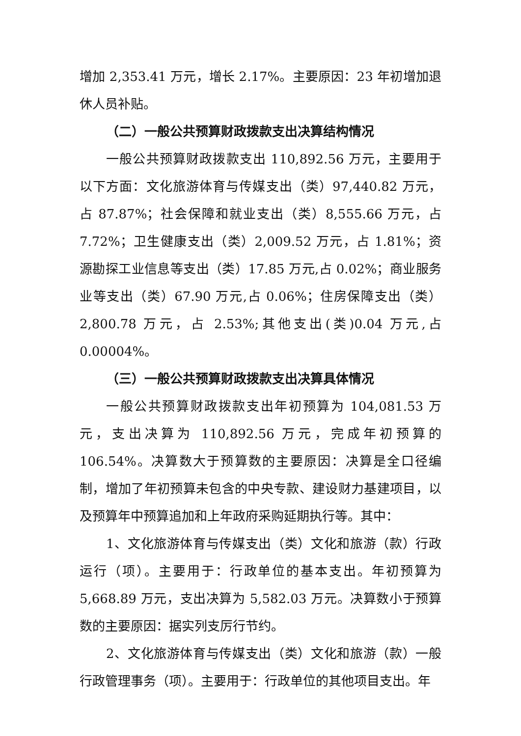增加 2,353.41 万元，增长 2.17%。主要原因：23 年初增加退休人员补贴。
（二）一般公共预算财政拨款支出决算结构情况
一般公共预算财政拨款支出 110,892.56 万元，主要用于以下方面：文化旅游体育与传媒支出（类）97,440.82 万元，占 87.87%；社会保障和就业支出（类）8,555.66 万元，占 7.72%；卫生健康支出（类）2,009.52 万元，占 1.81%；资源勘探工业信息等支出（类）17.85 万元,占 0.02%；商业服务业等支出（类）67.90 万元,占 0.06%；住房保障支出（类）2,800.78 万元，占 2.53%;其他支出(类)0.04 万元,占 0.00004%。
（三）一般公共预算财政拨款支出决算具体情况
一般公共预算财政拨款支出年初预算为 104,081.53 万元，支出决算为 110,892.56 万元，完成年初预算的 106.54%。决算数大于预算数的主要原因：决算是全口径编制，增加了年初预算未包含的中央专款、建设财力基建项目，以及预算年中预算追加和上年政府采购延期执行等。其中：
1、文化旅游体育与传媒支出（类）文化和旅游（款）行政运行（项）。主要用于：行政单位的基本支出。年初预算为 5,668.89 万元，支出决算为 5,582.03 万元。决算数小于预算数的主要原因：据实列支厉行节约。
2、文化旅游体育与传媒支出（类）文化和旅游（款）一般行政管理事务（项）。主要用于：行政单位的其他项目支出。年